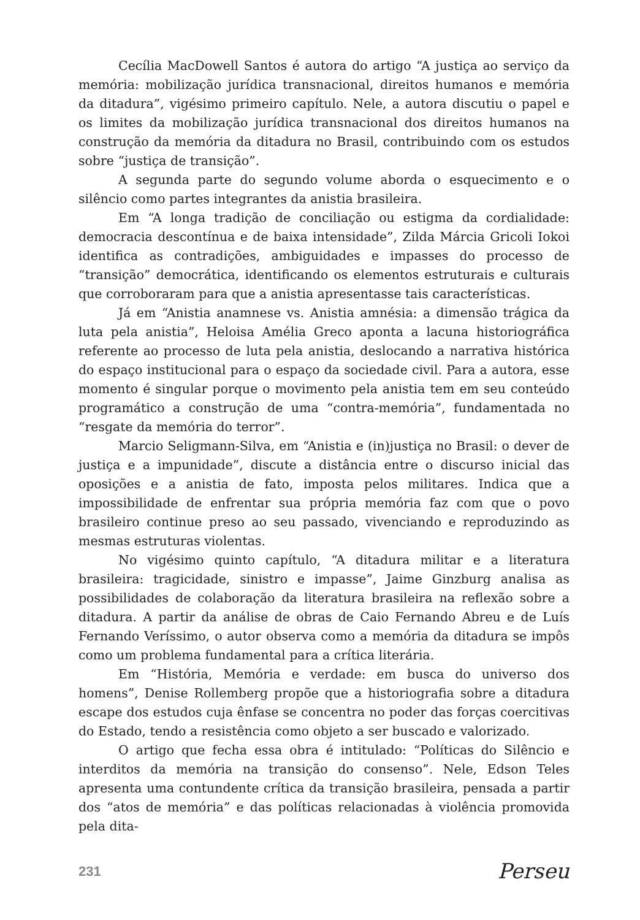Cecília MacDowell Santos é autora do artigo “A justiça ao serviço da memória: mobilização jurídica transnacional, direitos humanos e memória da ditadura”, vigésimo primeiro capítulo. Nele, a autora discutiu o papel e os limites da mobilização jurídica transnacional dos direitos humanos na construção da memória da ditadura no Brasil, contribuindo com os estudos sobre “justiça de transição”.
A segunda parte do segundo volume aborda o esquecimento e o silêncio como partes integrantes da anistia brasileira.
Em “A longa tradição de conciliação ou estigma da cordialidade: democracia descontínua e de baixa intensidade”, Zilda Márcia Gricoli Iokoi identifica as contradições, ambiguidades e impasses do processo de “transição” democrática, identificando os elementos estruturais e culturais que corroboraram para que a anistia apresentasse tais características.
Já em “Anistia anamnese vs. Anistia amnésia: a dimensão trágica da luta pela anistia”, Heloisa Amélia Greco aponta a lacuna historiográfica referente ao processo de luta pela anistia, deslocando a narrativa histórica do espaço institucional para o espaço da sociedade civil. Para a autora, esse momento é singular porque o movimento pela anistia tem em seu conteúdo programático a construção de uma “contra-memória”, fundamentada no “resgate da memória do terror”.
Marcio Seligmann-Silva, em “Anistia e (in)justiça no Brasil: o dever de justiça e a impunidade”, discute a distância entre o discurso inicial das oposições e a anistia de fato, imposta pelos militares. Indica que a impossibilidade de enfrentar sua própria memória faz com que o povo brasileiro continue preso ao seu passado, vivenciando e reproduzindo as mesmas estruturas violentas.
No vigésimo quinto capítulo, “A ditadura militar e a literatura brasileira: tragicidade, sinistro e impasse”, Jaime Ginzburg analisa as possibilidades de colaboração da literatura brasileira na reflexão sobre a ditadura. A partir da análise de obras de Caio Fernando Abreu e de Luís Fernando Veríssimo, o autor observa como a memória da ditadura se impôs como um problema fundamental para a crítica literária.
Em “História, Memória e verdade: em busca do universo dos homens”, Denise Rollemberg propõe que a historiografia sobre a ditadura escape dos estudos cuja ênfase se concentra no poder das forças coercitivas do Estado, tendo a resistência como objeto a ser buscado e valorizado.
O artigo que fecha essa obra é intitulado: “Políticas do Silêncio e interditos da memória na transição do consenso”. Nele, Edson Teles apresenta uma contundente crítica da transição brasileira, pensada a partir dos “atos de memória” e das políticas relacionadas à violência promovida pela dita-
231 Perseu